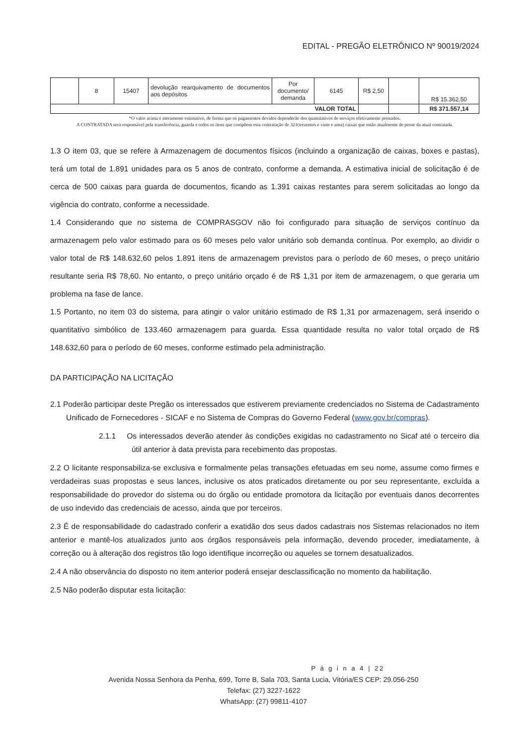EDITAL - PREGÃO ELETRÔNICO Nº 90019/2024
| | 8 | 15407 | devolução rearquivamento de documentos aos depósitos | Por documento/ demanda | 6145 | R$ 2,50 | | R$ 15.362,50 |
| VALOR TOTAL | | | | | | | | R$ 371.557,14 |
*O valor acima é meramente estimativo, de forma que os pagamentos devidos dependerão dos quantitativos de serviços efetivamente prestados.
A CONTRATADA será responsável pela transferência, guarda e todos os itens que compõem esta contratação de 321(trezentos e vinte e uma) caixas que estão atualmente de posse da atual contratada.
1.3 O item 03, que se refere à Armazenagem de documentos físicos (incluindo a organização de caixas, boxes e pastas), terá um total de 1.891 unidades para os 5 anos de contrato, conforme a demanda. A estimativa inicial de solicitação é de cerca de 500 caixas para guarda de documentos, ficando as 1.391 caixas restantes para serem solicitadas ao longo da vigência do contrato, conforme a necessidade.
1.4 Considerando que no sistema de COMPRASGOV não foi configurado para situação de serviços contínuo da armazenagem pelo valor estimado para os 60 meses pelo valor unitário sob demanda contínua. Por exemplo, ao dividir o valor total de R$ 148.632,60 pelos 1.891 itens de armazenagem previstos para o período de 60 meses, o preço unitário resultante seria R$ 78,60. No entanto, o preço unitário orçado é de R$ 1,31 por item de armazenagem, o que geraria um problema na fase de lance.
1.5 Portanto, no item 03 do sistema, para atingir o valor unitário estimado de R$ 1,31 por armazenagem, será inserido o quantitativo simbólico de 133.460 armazenagem para guarda. Essa quantidade resulta no valor total orçado de R$ 148.632,60 para o período de 60 meses, conforme estimado pela administração.
DA PARTICIPAÇÃO NA LICITAÇÃO
2.1 Poderão participar deste Pregão os interessados que estiverem previamente credenciados no Sistema de Cadastramento Unificado de Fornecedores - SICAF e no Sistema de Compras do Governo Federal (www.gov.br/compras).
2.1.1 Os interessados deverão atender às condições exigidas no cadastramento no Sicaf até o terceiro dia útil anterior à data prevista para recebimento das propostas.
2.2 O licitante responsabiliza-se exclusiva e formalmente pelas transações efetuadas em seu nome, assume como firmes e verdadeiras suas propostas e seus lances, inclusive os atos praticados diretamente ou por seu representante, excluída a responsabilidade do provedor do sistema ou do órgão ou entidade promotora da licitação por eventuais danos decorrentes de uso indevido das credenciais de acesso, ainda que por terceiros.
2.3 É de responsabilidade do cadastrado conferir a exatidão dos seus dados cadastrais nos Sistemas relacionados no item anterior e mantê-los atualizados junto aos órgãos responsáveis pela informação, devendo proceder, imediatamente, à correção ou à alteração dos registros tão logo identifique incorreção ou aqueles se tornem desatualizados.
2.4 A não observância do disposto no item anterior poderá ensejar desclassificação no momento da habilitação.
2.5 Não poderão disputar esta licitação:
P á g i n a 4 | 22
Avenida Nossa Senhora da Penha, 699, Torre B, Sala 703, Santa Lucia, Vitória/ES CEP: 29.056-250
Telefax: (27) 3227-1622
WhatsApp: (27) 99811-4107